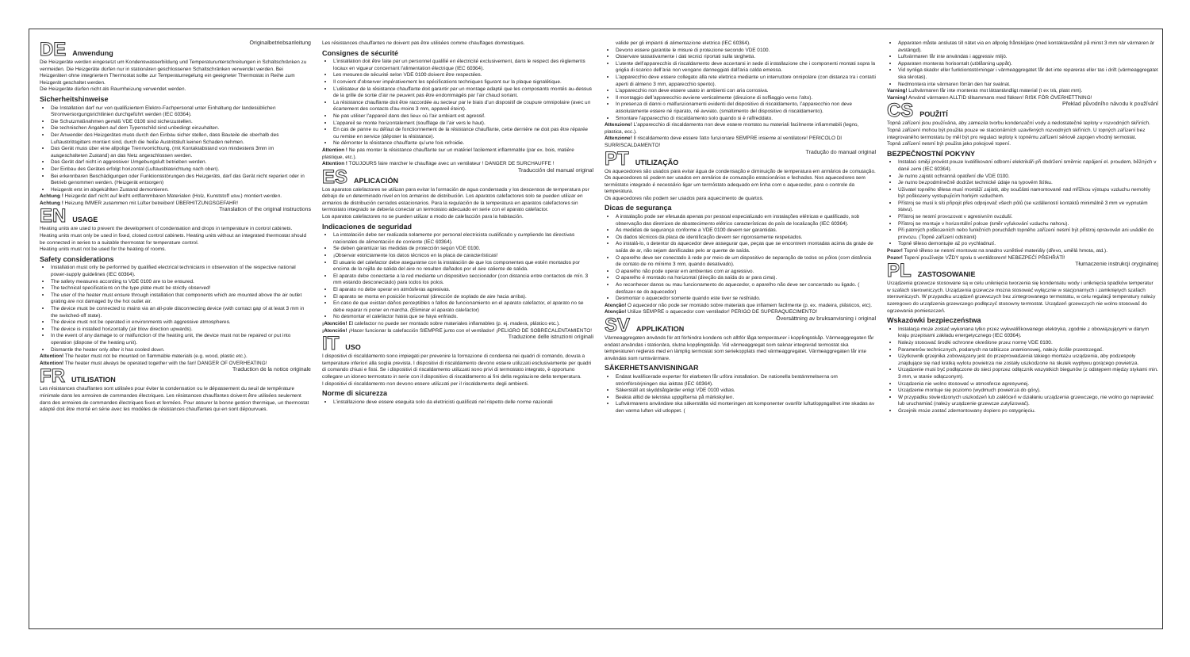DE Anwendung
Originalbetriebsanleitung
Die Heizgeräte werden eingesetzt um Kondenswasserbildung und Temperaturunterschreitungen in Schaltschränken zu vermeiden. Die Heizgeräte dürfen nur in stationären geschlossenen Schaltschränken verwendet werden. Bei Heizgeräten ohne integriertem Thermostat sollte zur Temperaturregelung ein geeigneter Thermostat in Reihe zum Heizgerät geschaltet werden.
Die Heizgeräte dürfen nicht als Raumheizung verwendet werden.
Sicherheitshinweise
Die Installation darf nur von qualifiziertem Elektro-Fachpersonal unter Einhaltung der landesüblichen Stromversorgungsrichtlinien durchgeführt werden (IEC 60364).
Die Schutzmaßnahmen gemäß VDE 0100 sind sicherzustellen.
Die technischen Angaben auf dem Typenschild sind unbedingt einzuhalten.
Der Anwender des Heizgerätes muss durch den Einbau sicher stellen, dass Bauteile die oberhalb des Luftaustrittsgitters montiert sind, durch die heiße Austrittsluft keinen Schaden nehmen.
Das Gerät muss über eine allpolige Trennvorrichtung, (mit Kontaktabstand von mindestens 3mm im ausgeschalteten Zustand) an das Netz angeschlossen werden.
Das Gerät darf nicht in aggressiver Umgebungsluft betrieben werden.
Der Einbau des Gerätes erfolgt horizontal (Luftausblasrichtung nach oben).
Bei erkennbaren Beschädigungen oder Funktionsstörungen des Heizgeräts, darf das Gerät nicht repariert oder in Betrieb genommen werden. (Heizgerät entsorgen)
Heizgerät erst im abgekühlten Zustand demontieren.
Achtung ! Heizgerät darf nicht auf leicht entflammbaren Materialen (Holz, Kunststoff usw.) montiert werden.
Achtung ! Heizung IMMER zusammen mit Lüfter betreiben! ÜBERHITZUNGSGEFAHR!
EN USAGE
Translation of the original instructions
Heating units are used to prevent the development of condensation and drops in temperature in control cabinets. Heating units must only be used in fixed, closed control cabinets. Heating units without an integrated thermostat should be connected in series to a suitable thermostat for temperature control.
Heating units must not be used for the heating of rooms.
Safety considerations
Installation must only be performed by qualified electrical technicians in observation of the respective national power-supply guidelines (IEC 60364).
The safety measures according to VDE 0100 are to be ensured.
The technical specifications on the type plate must be strictly observed!
The user of the heater must ensure through installation that components which are mounted above the air outlet grating are not damaged by the hot outlet air.
The device must be connected to mains via an all-pole disconnecting device (with contact gap of at least 3 mm in the switched-off state).
The device must not be operated in environments with aggressive atmospheres.
The device is installed horizontally (air blow direction upwards).
In the event of any damage to or malfunction of the heating unit, the device must not be repaired or put into operation (dispose of the heating unit).
Dismantle the heater only after it has cooled down.
Attention! The heater must not be mounted on flammable materials (e.g. wood, plastic etc.).
Attention! The heater must always be operated together with the fan! DANGER OF OVERHEATING!
FR UTILISATION
Traduction de la notice originale
Les résistances chauffantes sont utilisées pour éviter la condensation ou le dépassement du seuil de température minimale dans les armoires de commandes électriques. Les résistances chauffantes doivent être utilisées seulement dans des armoires de commandes électriques fixes et fermées. Pour assurer la bonne gestion thermique, un thermostat adapté doit être monté en série avec les modèles de résistances chauffantes qui en sont dépourvues.
Les résistances chauffantes ne doivent pas être utilisées comme chauffages domestiques.
Consignes de sécurité
L’installation doit être faite par un personnel qualifié en électricité exclusivement, dans le respect des règlements locaux en vigueur concernant l’alimentation électrique (IEC 60364).
Les mesures de sécurité selon VDE 0100 doivent être respectées.
Il convient d’observer impérativement les spécifications techniques figurant sur la plaque signalétique.
L’utilisateur de la résistance chauffante doit garantir par un montage adapté que les composants montés au-dessus de la grille de sortie d’air ne peuvent pas être endommagés par l’air chaud sortant.
La résistance chauffante doit être raccordée au secteur par le biais d’un dispositif de coupure omnipolaire (avec un écartement des contacts d’au moins 3 mm, appareil éteint).
Ne pas utiliser l’appareil dans des lieux où l’air ambiant est agressif.
L’appareil se monte horizontalement (soufflage de l’air vers le haut).
En cas de panne ou défaut de fonctionnement de la résistance chauffante, cette dernière ne doit pas être réparée ou remise en service (déposer la résistance).
Ne démonter la résistance chauffante qu’une fois refroidie.
Attention ! Ne pas monter la résistance chauffante sur un matériel facilement inflammable (par ex. bois, matière plastique, etc.).
Attention ! TOUJOURS faire marcher le chauffage avec un ventilateur ! DANGER DE SURCHAUFFE !
ES APLICACIÓN
Traducción del manual original
Los aparatos calefactores se utilizan para evitar la formación de agua condensada y los descensos de temperatura por debajo de un determinado nivel en los armarios de distribución. Los aparatos calefactores solo se pueden utilizar en armarios de distribución cerrados estacionarios. Para la regulación de la temperatura en aparatos calefactores sin termostato integrado se debería conectar un termostato adecuado en serie con el aparato calefactor.
Los aparatos calefactores no se pueden utilizar a modo de calefacción para la habitación.
Indicaciones de seguridad
La instalación debe ser realizada solamente por personal electricista cualificado y cumpliendo las directivas nacionales de alimentación de corriente (IEC 60364).
Se deben garantizar las medidas de protección según VDE 0100.
¡Observar estrictamente los datos técnicos en la placa de características!
El usuario del calefactor debe asegurarse con la instalación de que los componentes que estén montados por encima de la rejilla de salida del aire no resulten dañados por el aire caliente de salida.
El aparato debe conectarse a la red mediante un dispositivo seccionador (con distancia entre contactos de mín. 3 mm estando desconectado) para todos los polos.
El aparato no debe operar en atmósferas agresivas.
El aparato se monta en posición horizontal (dirección de soplado de aire hacia arriba).
En caso de que existan daños perceptibles o fallos de funcionamiento en el aparato calefactor, el aparato no se debe reparar ni poner en marcha. (Eliminar el aparato calefactor)
No desmontar el calefactor hasta que se haya enfriado.
¡Atención! El calefactor no puede ser montado sobre materiales inflamables (p. ej. madera, plástico etc.).
¡Atención! ¡Hacer funcionar la calefacción SIEMPRE junto con el ventilador! ¡PELIGRO DE SOBRECALENTAMIENTO!
IT USO
Traduzione delle istruzioni originali
I dispositivi di riscaldamento sono impiegati per prevenire la formazione di condensa nei quadri di comando, dovuta a temperature inferiori alla soglia prevista. I dispositivi di riscaldamento devono essere utilizzati esclusivamente per quadri di comando chiusi e fissi. Se i dispositivi di riscaldamento utilizzati sono privi di termostato integrato, è opportuno collegare un idoneo termostato in serie con il dispositivo di riscaldamento ai fini della regolazione della temperatura.
I dispositivi di riscaldamento non devono essere utilizzati per il riscaldamento degli ambienti.
Norme di sicurezza
L’installazione deve essere eseguita solo da elettricisti qualificati nel rispetto delle norme nazionali
valide per gli impianti di alimentazione elettrica (IEC 60364).
Devono essere garantite le misure di protezione secondo VDE 0100.
Osservare tassativamente i dati tecnici riportati sulla targhetta.
L’utente dell’apparecchio di riscaldamento deve accertarsi in sede di installazione che i componenti montati sopra la griglia di scarico dell’aria non vengano danneggiati dall’aria calda emessa.
L’apparecchio deve essere collegato alla rete elettrica mediante un interruttore onnipolare (con distanza tra i contatti aperti di almeno 3 mm, apparecchio spento).
L’apparecchio non deve essere usato in ambienti con aria corrosiva.
Il montaggio dell’apparecchio avviene verticalmente (direzione di soffiaggio verso l’alto).
In presenza di danni o malfunzionamenti evidenti del dispositivo di riscaldamento, l’apparecchio non deve assolutamente essere né riparato, né avviato. (smaltimento del dispositivo di riscaldamento).
Smontare l’apparecchio di riscaldamento solo quando si è raffreddato.
Attenzione! L’apparecchio di riscaldamento non deve essere montato su materiali facilmente infiammabili (legno, plastica, ecc.).
Attenzione! Il riscaldamento deve essere fatto funzionare SEMPRE insieme al ventilatore! PERICOLO DI SURRISCALDAMENTO!
PT UTILIZAÇÃO
Tradução do manual original
Os aquecedores são usados para evitar água de condensação e diminuição de temperatura em armários de comutação. Os aquecedores só podem ser usados em armários de comutação estacionários e fechados. Nos aquecedores sem termóstato integrado é necessário ligar um termóstato adequado em linha com o aquecedor, para o controle da temperatura.
Os aquecedores não podem ser usados para aquecimento de quartos.
Dicas de segurança
A instalação pode ser efetuada apenas por pessoal especializado em instalações elétricas e qualificado, sob observação das diretrizes de abastecimento elétrico características do país de localização (IEC 60364).
As medidas de segurança conforme a VDE 0100 devem ser garantidas.
Os dados técnicos da placa de identificação devem ser rigorosamente respeitados.
Ao instalá-lo, o detentor do aquecedor deve assegurar que, peças que se encontrem montadas acima da grade de saída de ar, não sejam danificadas pelo ar quente de saída.
O aparelho deve ser conectado à rede por meio de um dispositivo de separação de todos os pólos (com distância de contato de no mínimo 3 mm, quando desativado).
O aparelho não pode operar em ambientes com ar agressivo.
O aparelho é montado na horizontal (direção da saída do ar para cima).
Ao reconhecer danos ou mau funcionamento do aquecedor, o aparelho não deve ser concertado ou ligado. ( desfazer-se do aquecedor)
Desmontar o aquecedor somente quando este tiver se resfriado.
Atenção! O aquecedor não pode ser montado sobre materiais que inflamem facilmente (p. ex. madeira, plásticos, etc).
Atenção! Utilize SEMPRE o aquecedor com ventilador! PERIGO DE SUPERAQUECIMENTO!
SV APPLIKATION
Översättning av bruksanvisning i original
Värmeaggregaten används för att förhindra kondens och alltför låga temperaturer i kopplingsskåp. Värmeaggregaten får endast användas i stationära, slutna kopplingsskåp. Vid värmeaggregat som saknar integrerad termostat ska temperaturen regleras med en lämplig termostat som seriekopplats med värmeaggregatet. Värmeaggregaten får inte användas som rumsvärmare.
SÄKERHETSANVISNINGAR
Endast kvalificerade experter för elarbeten får utföra installation. De nationella bestämmelserna om strömförsörjningen ska iakttas (IEC 60364).
Säkerställ att skyddsåtgärder enligt VDE 0100 vidtas.
Beakta alltid de tekniska uppgifterna på märkskylten.
Luftvärmarens användare ska säkerställa vid monteringen att komponenter ovanför luftutloppsgallret inte skadas av den varma luften vid utloppet. (
Apparaten måste anslutas till nätet via en allpolig frånskiljare (med kontaktavstånd på minst 3 mm när värmaren är avstängd).
Luftvärmaren får inte användas i aggressiv miljö.
Apparaten monteras horisontalt (utblåsning uppåt).
Vid synliga skador eller funktionsstörningar i värmeaggregatet får det inte repareras eller tas i drift (värmeaggregatet ska skrotas).
Nedmontera inte värmaren förrän den har svalnat.
Varning! Luftvärmaren får inte monteras mot lättantändligt material (t ex trä, plast mm).
Varning! Använd värmaren ALLTID tillsammans med fläkten! RISK FÖR ÖVERHETTNING!
CS POUŽITÍ
Překlad původního návodu k používání
Topná zařízení jsou používána, aby zamezila tvorbu kondenzační vody a nedostatečné teploty v rozvodných skříních. Topná zařízení mohou být použita pouze ve stacionárních uzavřených rozvodných skříních. U topných zařízení bez integrovaného termostatu by měl být pro regulaci teploty k topnému zařízení sériově zapojen vhodný termostat.
Topná zařízení nesmí být použita jako pokojové topení.
BEZPEČNOSTNÍ POKYNY
Instalaci smějí provést pouze kvalifikovaní odborní elektrikáři při dodržení směrnic napájení el. proudem, běžných v dané zemi (IEC 60364).
Je nutno zajistit ochranná opatření dle VDE 0100.
Je nutno bezpodmínečně dodržet technické údaje na typovém štítku.
Uživatel topného tělesa musí montáží zajistit, aby součásti namontované nad mřížkou výstupu vzduchu nemohly být poškozeny vystupujícím horkým vzduchem.
Přístroj se musí k síti připojit přes odpojovač všech pólů (se vzdáleností kontaktů minimálně 3 mm ve vypnutém stavu).
Přístroj se nesmí provozovat v agresivním ovzduší.
Přístroj se montuje v horizontální poloze (směr vyfukování vzduchu nahoru).
Při patrných poškozeních nebo funkčních poruchách topného zařízení nesmí být přístroj opravován ani uváděn do provozu. (Topné zařízení odstranit)
Topné těleso demontujte až po vychladnutí.
Pozor! Topné těleso se nesmí montovat na snadno vznětlivé materiály (dřevo, umělá hmota, atd.).
Pozor! Topení používejte VŽDY spolu s ventilátorem! NEBEZPEČÍ PŘEHŘÁTÍ!
PL ZASTOSOWANIE
Tłumaczenie instrukcji oryginalnej
Urządzenia grzewcze stosowane są w celu uniknięcia tworzenia się kondensatu wody i uniknięcia spadków temperatur w szafach sterowniczych. Urządzenia grzewcze można stosować wyłącznie w stacjonarnych i zamkniętych szafach sterowniczych. W przypadku urządzeń grzewczych bez zintegrowanego termostatu, w celu regulacji temperatury należy szeregowo do urządzenia grzewczego podłączyć stosowny termostat. Urządzeń grzewczych nie wolno stosować do ogrzewania pomieszczeń.
Wskazówki bezpieczeństwa
Instalacja może zostać wykonana tylko przez wykwalifikowanego elektryka, zgodnie z obowiązującymi w danym kraju przepisami zakładu energetycznego (IEC 60364).
Należy stosować środki ochronne określone przez normę VDE 0100.
Parametrów technicznych, podanych na tabliczce znamionowej, należy ściśle przestrzegać.
Użytkownik grzejnika zobowiązany jest do przeprowadzenia takiego montażu urządzenia, aby podzespoły znajdujące się nad kratką wylotu powietrza nie zostały uszkodzone na skutek wypływu gorącego powietrza.
Urządzenie musi być podłączone do sieci poprzez odłącznik wszystkich biegunów (z odstępem między stykami min. 3 mm, w stanie odłączonym).
Urządzenia nie wolno stosować w atmosferze agresywnej.
Urządzenie montuje się poziomo (wydmuch powietrza do góry).
W przypadku stwierdzonych uszkodzeń lub zakłóceń w działaniu urządzenia grzewczego, nie wolno go naprawiać lub uruchamiać (należy urządzenie grzewcze zutylizować).
Grzejnik może zostać zdemontowany dopiero po ostygnięciu.